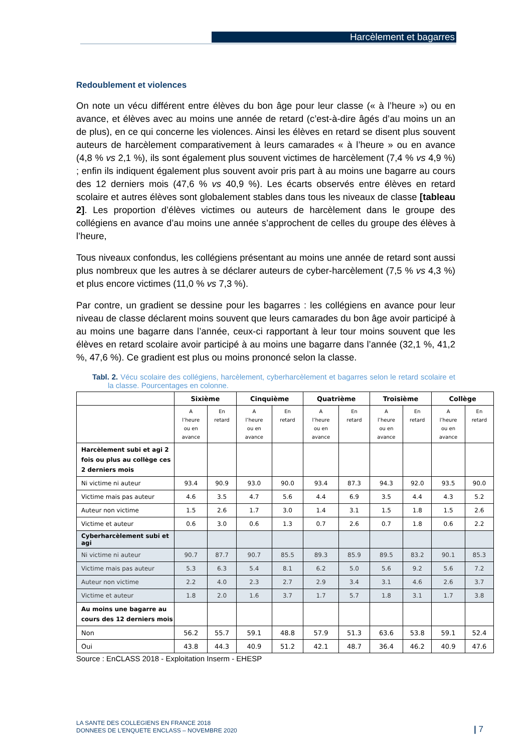Harcèlement et bagarres
Redoublement et violences
On note un vécu différent entre élèves du bon âge pour leur classe (« à l’heure ») ou en avance, et élèves avec au moins une année de retard (c’est-à-dire âgés d’au moins un an de plus), en ce qui concerne les violences. Ainsi les élèves en retard se disent plus souvent auteurs de harcèlement comparativement à leurs camarades « à l’heure » ou en avance (4,8 % vs 2,1 %), ils sont également plus souvent victimes de harcèlement (7,4 % vs 4,9 %) ; enfin ils indiquent également plus souvent avoir pris part à au moins une bagarre au cours des 12 derniers mois (47,6 % vs 40,9 %). Les écarts observés entre élèves en retard scolaire et autres élèves sont globalement stables dans tous les niveaux de classe [tableau 2]. Les proportion d’élèves victimes ou auteurs de harcèlement dans le groupe des collégiens en avance d’au moins une année s’approchent de celles du groupe des élèves à l’heure,
Tous niveaux confondus, les collégiens présentant au moins une année de retard sont aussi plus nombreux que les autres à se déclarer auteurs de cyber-harcèlement (7,5 % vs 4,3 %) et plus encore victimes (11,0 % vs 7,3 %).
Par contre, un gradient se dessine pour les bagarres : les collégiens en avance pour leur niveau de classe déclarent moins souvent que leurs camarades du bon âge avoir participé à au moins une bagarre dans l’année, ceux-ci rapportant à leur tour moins souvent que les élèves en retard scolaire avoir participé à au moins une bagarre dans l’année (32,1 %, 41,2 %, 47,6 %). Ce gradient est plus ou moins prononcé selon la classe.
Tabl. 2. Vécu scolaire des collégiens, harcèlement, cyberharcèlement et bagarres selon le retard scolaire et la classe. Pourcentages en colonne.
| | Sixième | | Cinquième | | Quatrième | | Troisième | | Collège | |
| --- | --- | --- | --- | --- | --- | --- | --- | --- | --- | --- |
| | A l’heure ou en avance | En retard | A l’heure ou en avance | En retard | A l’heure ou en avance | En retard | A l’heure ou en avance | En retard | A l’heure ou en avance | En retard |
| Harcèlement subi et agi 2 fois ou plus au collège ces 2 derniers mois | | | | | | | | | | |
| Ni victime ni auteur | 93.4 | 90.9 | 93.0 | 90.0 | 93.4 | 87.3 | 94.3 | 92.0 | 93.5 | 90.0 |
| Victime mais pas auteur | 4.6 | 3.5 | 4.7 | 5.6 | 4.4 | 6.9 | 3.5 | 4.4 | 4.3 | 5.2 |
| Auteur non victime | 1.5 | 2.6 | 1.7 | 3.0 | 1.4 | 3.1 | 1.5 | 1.8 | 1.5 | 2.6 |
| Victime et auteur | 0.6 | 3.0 | 0.6 | 1.3 | 0.7 | 2.6 | 0.7 | 1.8 | 0.6 | 2.2 |
| Cyberharcèlement subi et agi | | | | | | | | | | |
| Ni victime ni auteur | 90.7 | 87.7 | 90.7 | 85.5 | 89.3 | 85.9 | 89.5 | 83.2 | 90.1 | 85.3 |
| Victime mais pas auteur | 5.3 | 6.3 | 5.4 | 8.1 | 6.2 | 5.0 | 5.6 | 9.2 | 5.6 | 7.2 |
| Auteur non victime | 2.2 | 4.0 | 2.3 | 2.7 | 2.9 | 3.4 | 3.1 | 4.6 | 2.6 | 3.7 |
| Victime et auteur | 1.8 | 2.0 | 1.6 | 3.7 | 1.7 | 5.7 | 1.8 | 3.1 | 1.7 | 3.8 |
| Au moins une bagarre au cours des 12 derniers mois | | | | | | | | | | |
| Non | 56.2 | 55.7 | 59.1 | 48.8 | 57.9 | 51.3 | 63.6 | 53.8 | 59.1 | 52.4 |
| Oui | 43.8 | 44.3 | 40.9 | 51.2 | 42.1 | 48.7 | 36.4 | 46.2 | 40.9 | 47.6 |
Source : EnCLASS 2018 - Exploitation Inserm - EHESP
LA SANTE DES COLLEGIENS EN FRANCE 2018
DONNEES DE L’ENQUETE ENCLASS – NOVEMBRE 2020
| 7